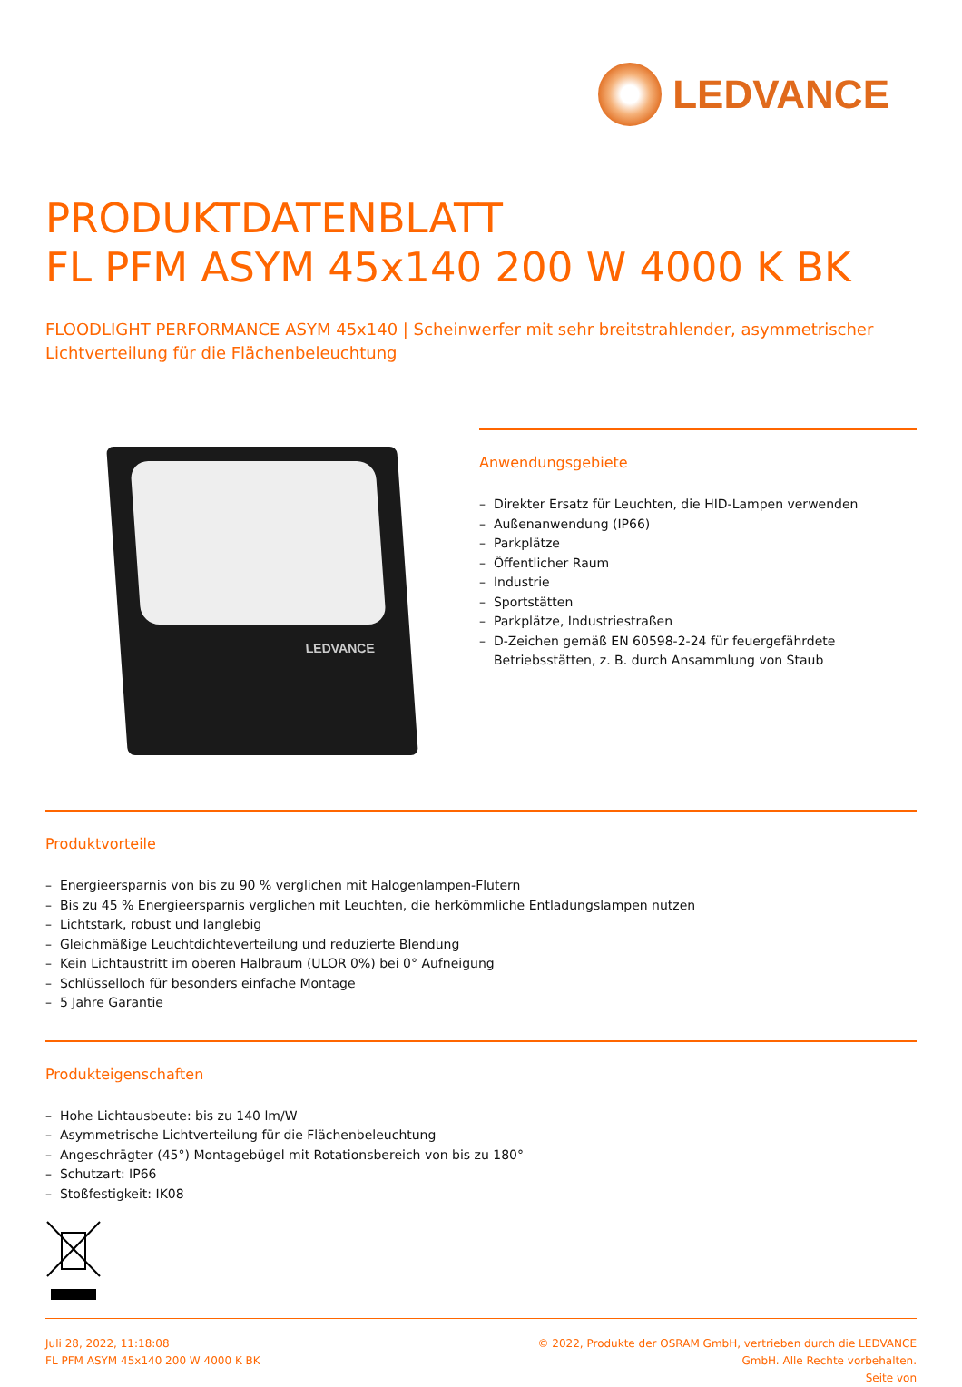LEDVANCE
PRODUKTDATENBLATT
FL PFM ASYM 45x140 200 W 4000 K BK
FLOODLIGHT PERFORMANCE ASYM 45x140 | Scheinwerfer mit sehr breitstrahlender, asymmetrischer Lichtverteilung für die Flächenbeleuchtung
LEDVANCE
Anwendungsgebiete
– Direkter Ersatz für Leuchten, die HID-Lampen verwenden
– Außenanwendung (IP66)
– Parkplätze
– Öffentlicher Raum
– Industrie
– Sportstätten
– Parkplätze, Industriestraßen
– D-Zeichen gemäß EN 60598-2-24 für feuergefährdete Betriebsstätten, z. B. durch Ansammlung von Staub
Produktvorteile
– Energieersparnis von bis zu 90 % verglichen mit Halogenlampen-Flutern
– Bis zu 45 % Energieersparnis verglichen mit Leuchten, die herkömmliche Entladungslampen nutzen
– Lichtstark, robust und langlebig
– Gleichmäßige Leuchtdichteverteilung und reduzierte Blendung
– Kein Lichtaustritt im oberen Halbraum (ULOR 0%) bei 0° Aufneigung
– Schlüsselloch für besonders einfache Montage
– 5 Jahre Garantie
Produkteigenschaften
– Hohe Lichtausbeute: bis zu 140 lm/W
– Asymmetrische Lichtverteilung für die Flächenbeleuchtung
– Angeschrägter (45°) Montagebügel mit Rotationsbereich von bis zu 180°
– Schutzart: IP66
– Stoßfestigkeit: IK08
Juli 28, 2022, 11:18:08
FL PFM ASYM 45x140 200 W 4000 K BK
© 2022, Produkte der OSRAM GmbH, vertrieben durch die LEDVANCE GmbH. Alle Rechte vorbehalten.
Seite von